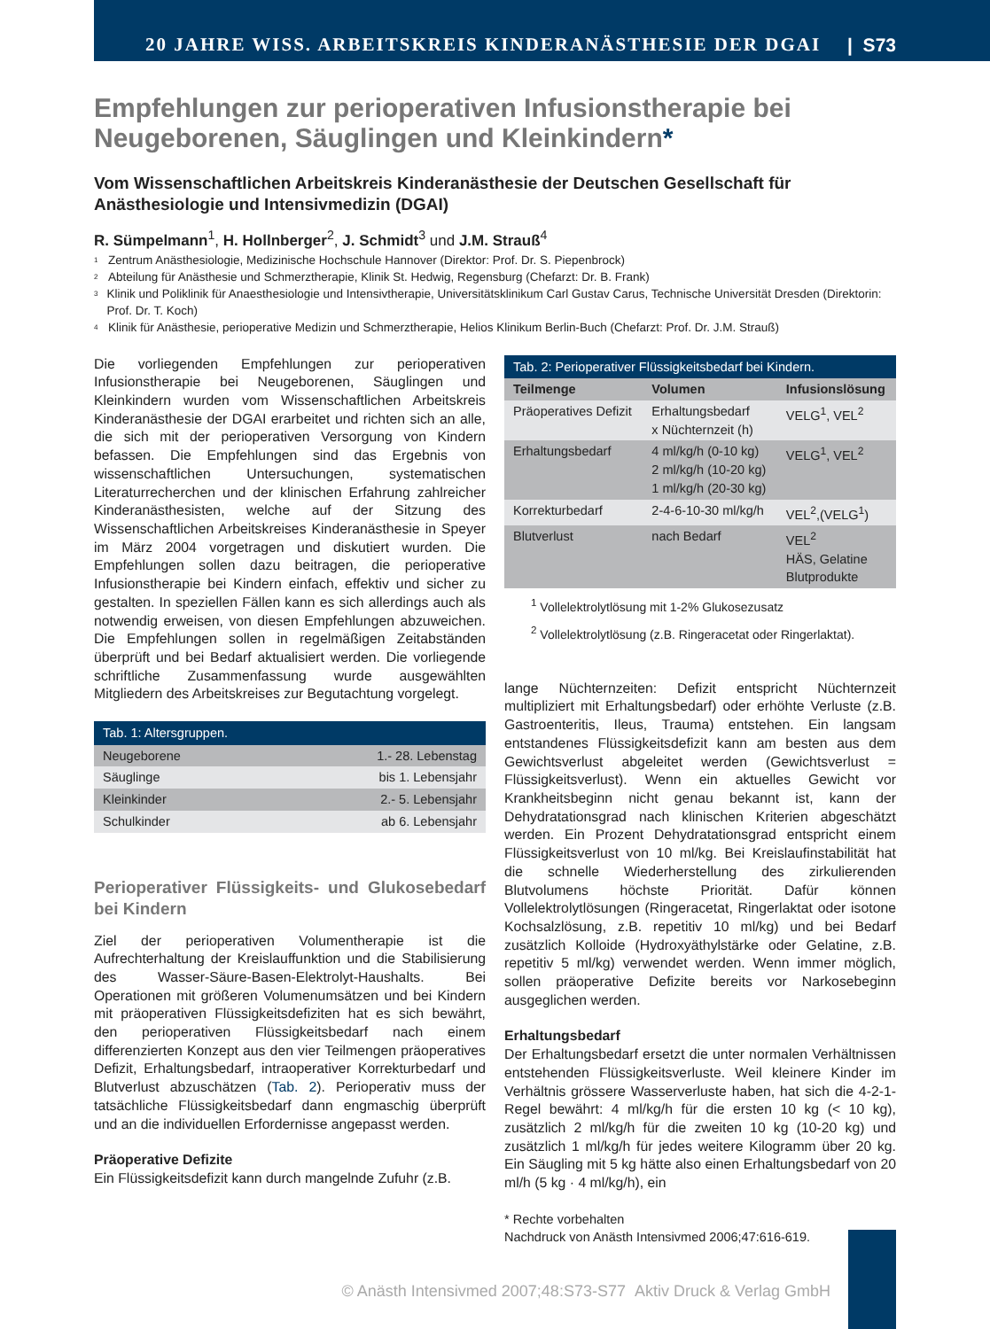20 JAHRE WISS. ARBEITSKREIS KINDERANÄSTHESIE DER DGAI | S73
Empfehlungen zur perioperativen Infusionstherapie bei Neugeborenen, Säuglingen und Kleinkindern*
Vom Wissenschaftlichen Arbeitskreis Kinderanästhesie der Deutschen Gesellschaft für Anästhesiologie und Intensivmedizin (DGAI)
R. Sümpelmann<sup>1</sup>, H. Hollnberger<sup>2</sup>, J. Schmidt<sup>3</sup> und J.M. Strauß<sup>4</sup>
<sup>1</sup> Zentrum Anästhesiologie, Medizinische Hochschule Hannover (Direktor: Prof. Dr. S. Piepenbrock)
<sup>2</sup> Abteilung für Anästhesie und Schmerztherapie, Klinik St. Hedwig, Regensburg (Chefarzt: Dr. B. Frank)
<sup>3</sup> Klinik und Poliklinik für Anaesthesiologie und Intensivtherapie, Universitätsklinikum Carl Gustav Carus, Technische Universität Dresden (Direktorin: Prof. Dr. T. Koch)
<sup>4</sup> Klinik für Anästhesie, perioperative Medizin und Schmerztherapie, Helios Klinikum Berlin-Buch (Chefarzt: Prof. Dr. J.M. Strauß)
Die vorliegenden Empfehlungen zur perioperativen Infusionstherapie bei Neugeborenen, Säuglingen und Kleinkindern wurden vom Wissenschaftlichen Arbeitskreis Kinderanästhesie der DGAI erarbeitet und richten sich an alle, die sich mit der perioperativen Versorgung von Kindern befassen. Die Empfehlungen sind das Ergebnis von wissenschaftlichen Untersuchungen, systematischen Literaturrecherchen und der klinischen Erfahrung zahlreicher Kinderanästhesisten, welche auf der Sitzung des Wissenschaftlichen Arbeitskreises Kinderanästhesie in Speyer im März 2004 vorgetragen und diskutiert wurden. Die Empfehlungen sollen dazu beitragen, die perioperative Infusionstherapie bei Kindern einfach, effektiv und sicher zu gestalten. In speziellen Fällen kann es sich allerdings auch als notwendig erweisen, von diesen Empfehlungen abzuweichen. Die Empfehlungen sollen in regelmäßigen Zeitabständen überprüft und bei Bedarf aktualisiert werden. Die vorliegende schriftliche Zusammenfassung wurde ausgewählten Mitgliedern des Arbeitskreises zur Begutachtung vorgelegt.
Tab. 1: Altersgruppen.
| Neugeborene | 1.- 28. Lebenstag |
| Säuglinge | bis 1. Lebensjahr |
| Kleinkinder | 2.- 5. Lebensjahr |
| Schulkinder | ab 6. Lebensjahr |
Perioperativer Flüssigkeits- und Glukosebedarf bei Kindern
Ziel der perioperativen Volumentherapie ist die Aufrechterhaltung der Kreislauffunktion und die Stabilisierung des Wasser-Säure-Basen-Elektrolyt-Haushalts. Bei Operationen mit größeren Volumenumsätzen und bei Kindern mit präoperativen Flüssigkeitsdefiziten hat es sich bewährt, den perioperativen Flüssigkeitsbedarf nach einem differenzierten Konzept aus den vier Teilmengen präoperatives Defizit, Erhaltungsbedarf, intraoperativer Korrekturbedarf und Blutverlust abzuschätzen (Tab. 2). Perioperativ muss der tatsächliche Flüssigkeitsbedarf dann engmaschig überprüft und an die individuellen Erfordernisse angepasst werden.
Präoperative Defizite
Ein Flüssigkeitsdefizit kann durch mangelnde Zufuhr (z.B.
Tab. 2: Perioperativer Flüssigkeitsbedarf bei Kindern.
| Teilmenge | Volumen | Infusionslösung |
| --- | --- | --- |
| Präoperatives Defizit | Erhaltungsbedarf x Nüchternzeit (h) | VELG<sup>1</sup>, VEL<sup>2</sup> |
| Erhaltungsbedarf | 4 ml/kg/h (0-10 kg) 2 ml/kg/h (10-20 kg) 1 ml/kg/h (20-30 kg) | VELG<sup>1</sup>, VEL<sup>2</sup> |
| Korrekturbedarf | 2-4-6-10-30 ml/kg/h | VEL<sup>2</sup>,(VELG<sup>1</sup>) |
| Blutverlust | nach Bedarf | VEL<sup>2</sup> HÄS, Gelatine Blutprodukte |
<sup>1</sup> Vollelektrolytlösung mit 1-2% Glukosezusatz
<sup>2</sup> Vollelektrolytlösung (z.B. Ringeracetat oder Ringerlaktat).
lange Nüchternzeiten: Defizit entspricht Nüchternzeit multipliziert mit Erhaltungsbedarf) oder erhöhte Verluste (z.B. Gastroenteritis, Ileus, Trauma) entstehen. Ein langsam entstandenes Flüssigkeitsdefizit kann am besten aus dem Gewichtsverlust abgeleitet werden (Gewichtsverlust = Flüssigkeitsverlust). Wenn ein aktuelles Gewicht vor Krankheitsbeginn nicht genau bekannt ist, kann der Dehydratationsgrad nach klinischen Kriterien abgeschätzt werden. Ein Prozent Dehydratationsgrad entspricht einem Flüssigkeitsverlust von 10 ml/kg. Bei Kreislaufinstabilität hat die schnelle Wiederherstellung des zirkulierenden Blutvolumens höchste Priorität. Dafür können Vollelektrolytlösungen (Ringeracetat, Ringerlaktat oder isotone Kochsalzlösung, z.B. repetitiv 10 ml/kg) und bei Bedarf zusätzlich Kolloide (Hydroxyäthylstärke oder Gelatine, z.B. repetitiv 5 ml/kg) verwendet werden. Wenn immer möglich, sollen präoperative Defizite bereits vor Narkosebeginn ausgeglichen werden.
Erhaltungsbedarf
Der Erhaltungsbedarf ersetzt die unter normalen Verhältnissen entstehenden Flüssigkeitsverluste. Weil kleinere Kinder im Verhältnis grössere Wasserverluste haben, hat sich die 4-2-1-Regel bewährt: 4 ml/kg/h für die ersten 10 kg (< 10 kg), zusätzlich 2 ml/kg/h für die zweiten 10 kg (10-20 kg) und zusätzlich 1 ml/kg/h für jedes weitere Kilogramm über 20 kg. Ein Säugling mit 5 kg hätte also einen Erhaltungsbedarf von 20 ml/h (5 kg · 4 ml/kg/h), ein
* Rechte vorbehalten
Nachdruck von Anästh Intensivmed 2006;47:616-619. ▸
© Anästh Intensivmed 2007;48:S73-S77 Aktiv Druck & Verlag GmbH